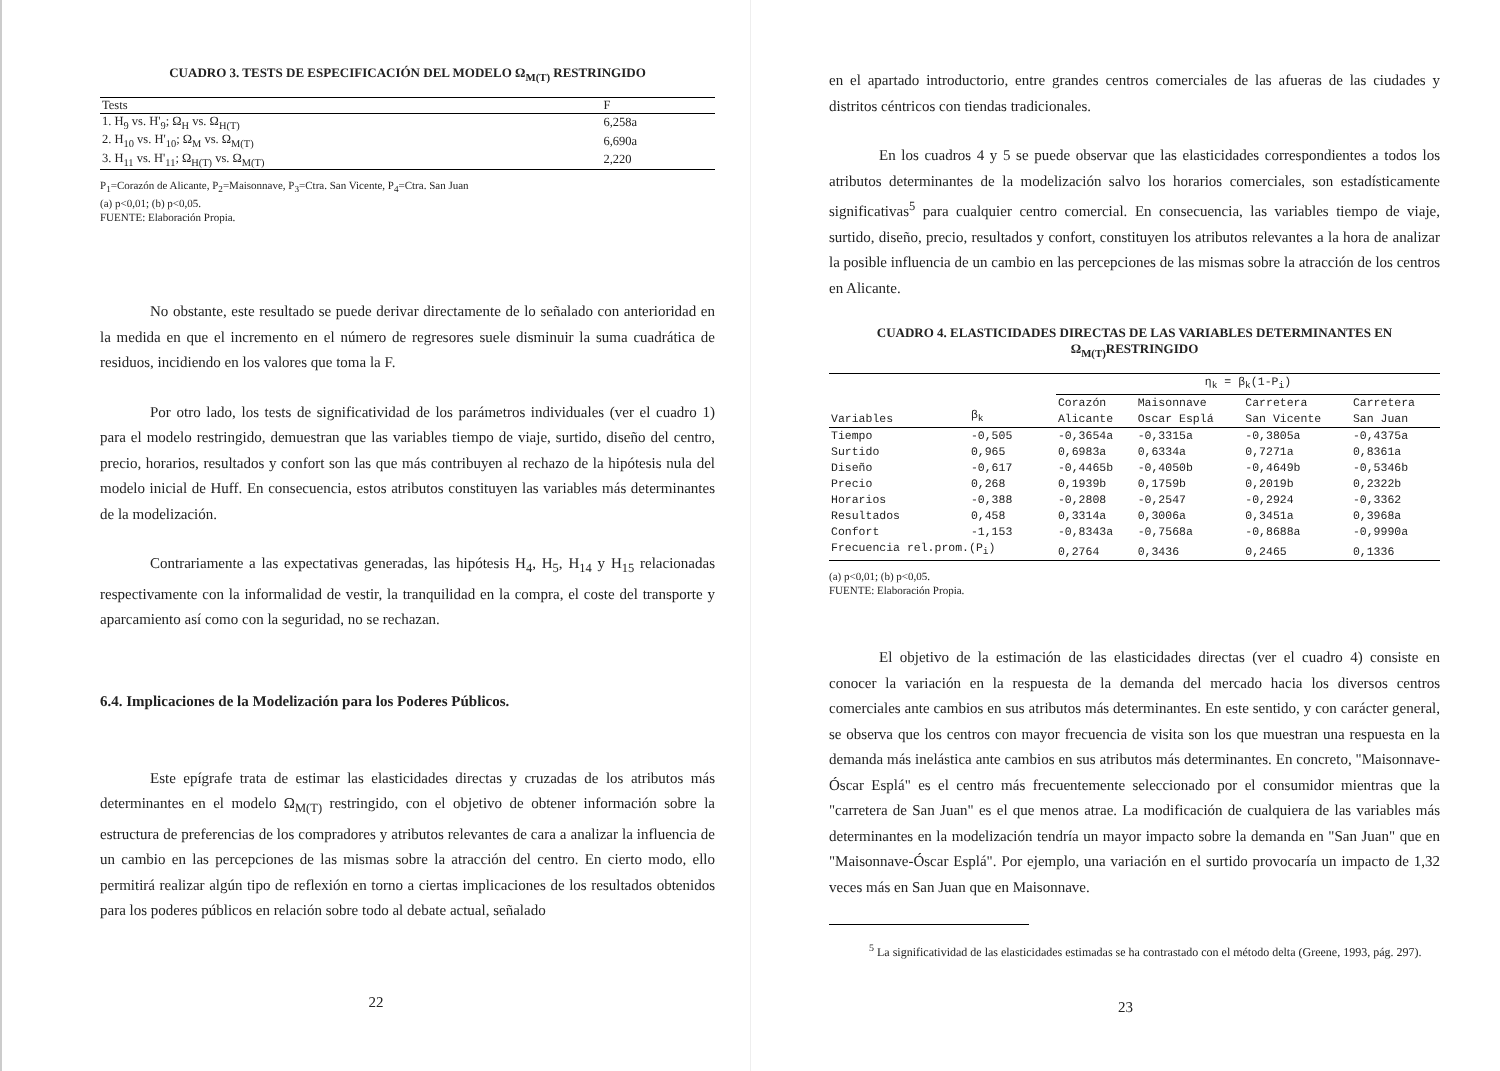CUADRO 3. TESTS DE ESPECIFICACIÓN DEL MODELO Ω<sub>M(T)</sub> RESTRINGIDO
| Tests | F |
| --- | --- |
| 1. H<sub>9</sub> vs. H'<sub>9</sub>; Ω<sub>H</sub> vs. Ω<sub>H(T)</sub> | 6,258a |
| 2. H<sub>10</sub> vs. H'<sub>10</sub>; Ω<sub>M</sub> vs. Ω<sub>M(T)</sub> | 6,690a |
| 3. H<sub>11</sub> vs. H'<sub>11</sub>; Ω<sub>H(T)</sub> vs. Ω<sub>M(T)</sub> | 2,220 |
P<sub>1</sub>=Corazón de Alicante, P<sub>2</sub>=Maisonnave, P<sub>3</sub>=Ctra. San Vicente, P<sub>4</sub>=Ctra. San Juan
(a) p<0,01; (b) p<0,05.
FUENTE: Elaboración Propia.
No obstante, este resultado se puede derivar directamente de lo señalado con anterioridad en la medida en que el incremento en el número de regresores suele disminuir la suma cuadrática de residuos, incidiendo en los valores que toma la F.
Por otro lado, los tests de significatividad de los parámetros individuales (ver el cuadro 1) para el modelo restringido, demuestran que las variables tiempo de viaje, surtido, diseño del centro, precio, horarios, resultados y confort son las que más contribuyen al rechazo de la hipótesis nula del modelo inicial de Huff. En consecuencia, estos atributos constituyen las variables más determinantes de la modelización.
Contrariamente a las expectativas generadas, las hipótesis H<sub>4</sub>, H<sub>5</sub>, H<sub>14</sub> y H<sub>15</sub> relacionadas respectivamente con la informalidad de vestir, la tranquilidad en la compra, el coste del transporte y aparcamiento así como con la seguridad, no se rechazan.
6.4. Implicaciones de la Modelización para los Poderes Públicos.
Este epígrafe trata de estimar las elasticidades directas y cruzadas de los atributos más determinantes en el modelo Ω<sub>M(T)</sub> restringido, con el objetivo de obtener información sobre la estructura de preferencias de los compradores y atributos relevantes de cara a analizar la influencia de un cambio en las percepciones de las mismas sobre la atracción del centro. En cierto modo, ello permitirá realizar algún tipo de reflexión en torno a ciertas implicaciones de los resultados obtenidos para los poderes públicos en relación sobre todo al debate actual, señalado
22
en el apartado introductorio, entre grandes centros comerciales de las afueras de las ciudades y distritos céntricos con tiendas tradicionales.
En los cuadros 4 y 5 se puede observar que las elasticidades correspondientes a todos los atributos determinantes de la modelización salvo los horarios comerciales, son estadísticamente significativas<sup>5</sup> para cualquier centro comercial. En consecuencia, las variables tiempo de viaje, surtido, diseño, precio, resultados y confort, constituyen los atributos relevantes a la hora de analizar la posible influencia de un cambio en las percepciones de las mismas sobre la atracción de los centros en Alicante.
CUADRO 4. ELASTICIDADES DIRECTAS DE LAS VARIABLES DETERMINANTES EN Ω<sub>M(T)</sub>RESTRINGIDO
| | | η<sub>k</sub> = β<sub>k</sub>(1-P<sub>i</sub>) | | | |
| --- | --- | --- | --- | --- | --- |
| Variables | β<sub>k</sub> | Corazón Alicante | Maisonnave Oscar Esplá | Carretera San Vicente | Carretera San Juan |
| Tiempo | -0,505 | -0,3654a | -0,3315a | -0,3805a | -0,4375a |
| Surtido | 0,965 | 0,6983a | 0,6334a | 0,7271a | 0,8361a |
| Diseño | -0,617 | -0,4465b | -0,4050b | -0,4649b | -0,5346b |
| Precio | 0,268 | 0,1939b | 0,1759b | 0,2019b | 0,2322b |
| Horarios | -0,388 | -0,2808 | -0,2547 | -0,2924 | -0,3362 |
| Resultados | 0,458 | 0,3314a | 0,3006a | 0,3451a | 0,3968a |
| Confort | -1,153 | -0,8343a | -0,7568a | -0,8688a | -0,9990a |
| Frecuencia rel.prom.(P<sub>i</sub>) | | 0,2764 | 0,3436 | 0,2465 | 0,1336 |
(a) p<0,01; (b) p<0,05.
FUENTE: Elaboración Propia.
El objetivo de la estimación de las elasticidades directas (ver el cuadro 4) consiste en conocer la variación en la respuesta de la demanda del mercado hacia los diversos centros comerciales ante cambios en sus atributos más determinantes. En este sentido, y con carácter general, se observa que los centros con mayor frecuencia de visita son los que muestran una respuesta en la demanda más inelástica ante cambios en sus atributos más determinantes. En concreto, "Maisonnave-Óscar Esplá" es el centro más frecuentemente seleccionado por el consumidor mientras que la "carretera de San Juan" es el que menos atrae. La modificación de cualquiera de las variables más determinantes en la modelización tendría un mayor impacto sobre la demanda en "San Juan" que en "Maisonnave-Óscar Esplá". Por ejemplo, una variación en el surtido provocaría un impacto de 1,32 veces más en San Juan que en Maisonnave.
<sup>5</sup> La significatividad de las elasticidades estimadas se ha contrastado con el método delta (Greene, 1993, pág. 297).
23